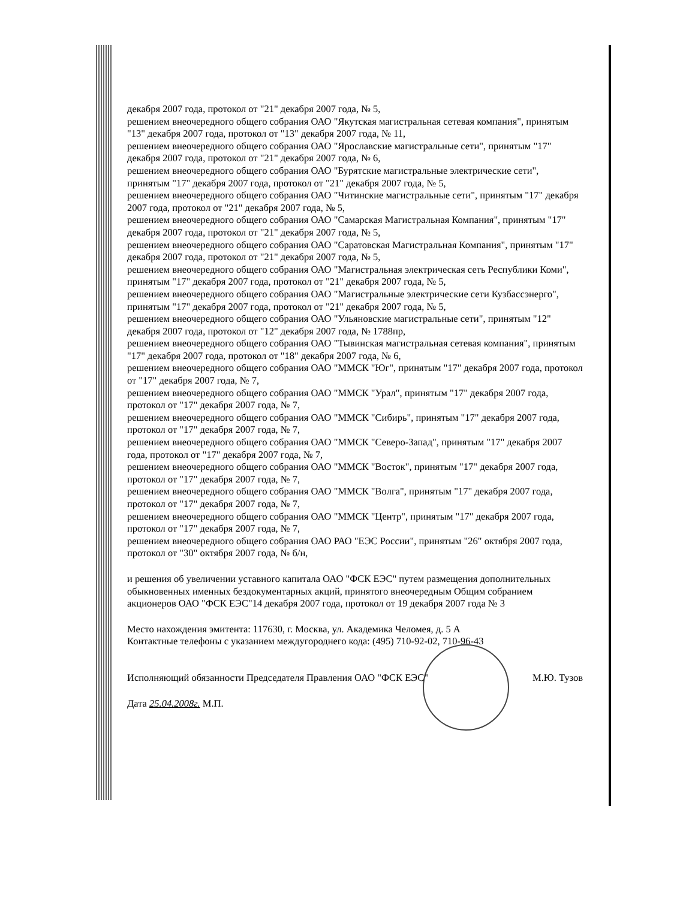декабря 2007 года, протокол от "21" декабря 2007 года, № 5,
решением внеочередного общего собрания ОАО "Якутская магистральная сетевая компания", принятым "13" декабря 2007 года, протокол от "13" декабря 2007 года, № 11,
решением внеочередного общего собрания ОАО "Ярославские магистральные сети", принятым "17" декабря 2007 года, протокол от "21" декабря 2007 года, № 6,
решением внеочередного общего собрания ОАО "Бурятские магистральные электрические сети", принятым "17" декабря 2007 года, протокол от "21" декабря 2007 года, № 5,
решением внеочередного общего собрания ОАО "Читинские магистральные сети", принятым "17" декабря 2007 года, протокол от "21" декабря 2007 года, № 5,
решением внеочередного общего собрания ОАО "Самарская Магистральная Компания", принятым "17" декабря 2007 года, протокол от "21" декабря 2007 года, № 5,
решением внеочередного общего собрания ОАО "Саратовская Магистральная Компания", принятым "17" декабря 2007 года, протокол от "21" декабря 2007 года, № 5,
решением внеочередного общего собрания ОАО "Магистральная электрическая сеть Республики Коми", принятым "17" декабря 2007 года, протокол от "21" декабря 2007 года, № 5,
решением внеочередного общего собрания ОАО "Магистральные электрические сети Кузбассэнерго", принятым "17" декабря 2007 года, протокол от "21" декабря 2007 года, № 5,
решением внеочередного общего собрания ОАО "Ульяновские магистральные сети", принятым "12" декабря 2007 года, протокол от "12" декабря 2007 года, № 1788пр,
решением внеочередного общего собрания ОАО "Тывинская магистральная сетевая компания", принятым "17" декабря 2007 года, протокол от "18" декабря 2007 года, № 6,
решением внеочередного общего собрания ОАО "ММСК "Юг", принятым "17" декабря 2007 года, протокол от "17" декабря 2007 года, № 7,
решением внеочередного общего собрания ОАО "ММСК "Урал", принятым "17" декабря 2007 года, протокол от "17" декабря 2007 года, № 7,
решением внеочередного общего собрания ОАО "ММСК "Сибирь", принятым "17" декабря 2007 года, протокол от "17" декабря 2007 года, № 7,
решением внеочередного общего собрания ОАО "ММСК "Северо-Запад", принятым "17" декабря 2007 года, протокол от "17" декабря 2007 года, № 7,
решением внеочередного общего собрания ОАО "ММСК "Восток", принятым "17" декабря 2007 года, протокол от "17" декабря 2007 года, № 7,
решением внеочередного общего собрания ОАО "ММСК "Волга", принятым "17" декабря 2007 года, протокол от "17" декабря 2007 года, № 7,
решением внеочередного общего собрания ОАО "ММСК "Центр", принятым "17" декабря 2007 года, протокол от "17" декабря 2007 года, № 7,
решением внеочередного общего собрания ОАО РАО "ЕЭС России", принятым "26" октября 2007 года, протокол от "30" октября 2007 года, № б/н,
и решения об увеличении уставного капитала ОАО "ФСК ЕЭС" путем размещения дополнительных обыкновенных именных бездокументарных акций, принятого внеочередным Общим собранием акционеров ОАО "ФСК ЕЭС"14 декабря 2007 года, протокол от 19 декабря 2007 года № 3
Место нахождения эмитента: 117630, г. Москва, ул. Академика Челомея, д. 5 А
Контактные телефоны с указанием междугороднего кода: (495) 710-92-02, 710-96-43
Исполняющий обязанности Председателя Правления ОАО "ФСК ЕЭС" М.Ю. Тузов
Дата 25.04.2008г. М.П.